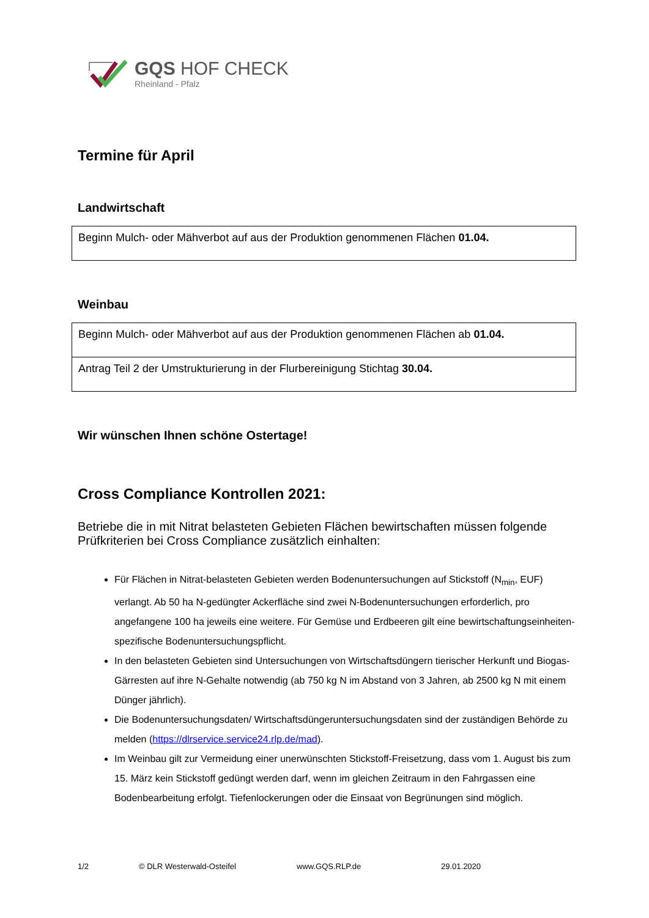GQS HOF CHECK
Rheinland - Pfalz
Termine für April
Landwirtschaft
| Beginn Mulch- oder Mähverbot auf aus der Produktion genommenen Flächen 01.04. |
Weinbau
| Beginn Mulch- oder Mähverbot auf aus der Produktion genommenen Flächen ab 01.04. |
| Antrag Teil 2 der Umstrukturierung in der Flurbereinigung Stichtag 30.04. |
Wir wünschen Ihnen schöne Ostertage!
Cross Compliance Kontrollen 2021:
Betriebe die in mit Nitrat belasteten Gebieten Flächen bewirtschaften müssen folgende Prüfkriterien bei Cross Compliance zusätzlich einhalten:
Für Flächen in Nitrat-belasteten Gebieten werden Bodenuntersuchungen auf Stickstoff (N<sub>min</sub>, EUF) verlangt. Ab 50 ha N-gedüngter Ackerfläche sind zwei N-Bodenuntersuchungen erforderlich, pro angefangene 100 ha jeweils eine weitere. Für Gemüse und Erdbeeren gilt eine bewirtschaftungseinheiten-spezifische Bodenuntersuchungspflicht.
In den belasteten Gebieten sind Untersuchungen von Wirtschaftsdüngern tierischer Herkunft und Biogas-Gärresten auf ihre N-Gehalte notwendig (ab 750 kg N im Abstand von 3 Jahren, ab 2500 kg N mit einem Dünger jährlich).
Die Bodenuntersuchungsdaten/ Wirtschaftsdüngeruntersuchungsdaten sind der zuständigen Behörde zu melden (https://dlrservice.service24.rlp.de/mad).
Im Weinbau gilt zur Vermeidung einer unerwünschten Stickstoff-Freisetzung, dass vom 1. August bis zum 15. März kein Stickstoff gedüngt werden darf, wenn im gleichen Zeitraum in den Fahrgassen eine Bodenbearbeitung erfolgt. Tiefenlockerungen oder die Einsaat von Begrünungen sind möglich.
1/2 © DLR Westerwald-Osteifel www.GQS.RLP.de 29.01.2020